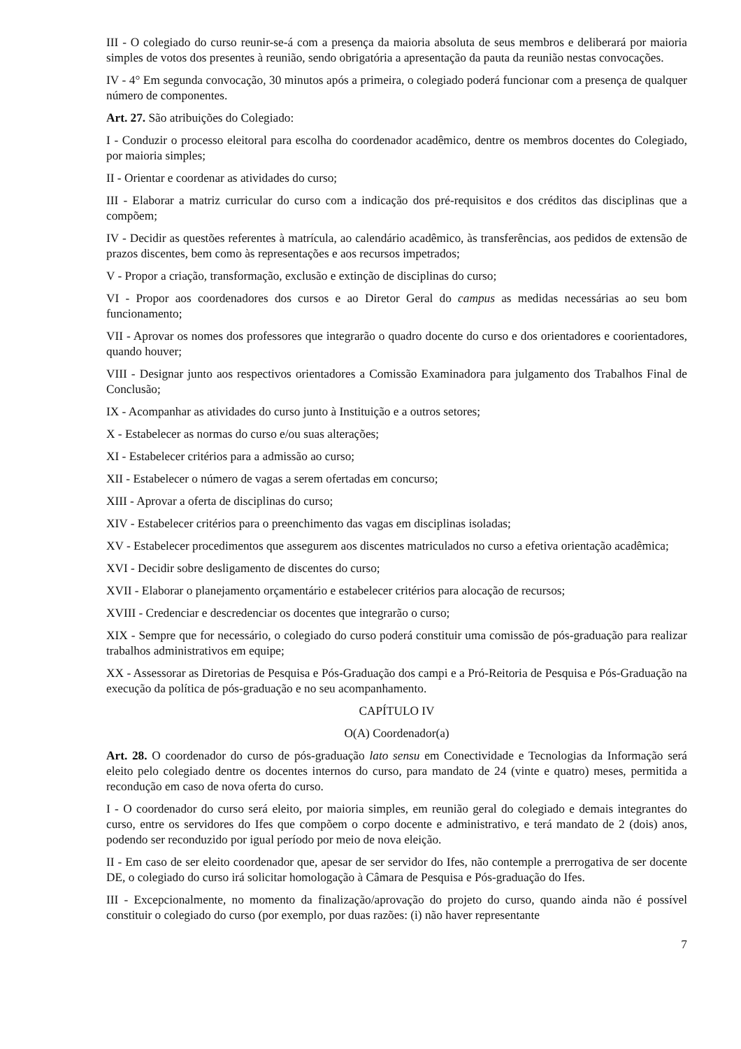III - O colegiado do curso reunir-se-á com a presença da maioria absoluta de seus membros e deliberará por maioria simples de votos dos presentes à reunião, sendo obrigatória a apresentação da pauta da reunião nestas convocações.
IV - 4° Em segunda convocação, 30 minutos após a primeira, o colegiado poderá funcionar com a presença de qualquer número de componentes.
Art. 27. São atribuições do Colegiado:
I - Conduzir o processo eleitoral para escolha do coordenador acadêmico, dentre os membros docentes do Colegiado, por maioria simples;
II - Orientar e coordenar as atividades do curso;
III - Elaborar a matriz curricular do curso com a indicação dos pré-requisitos e dos créditos das disciplinas que a compõem;
IV - Decidir as questões referentes à matrícula, ao calendário acadêmico, às transferências, aos pedidos de extensão de prazos discentes, bem como às representações e aos recursos impetrados;
V - Propor a criação, transformação, exclusão e extinção de disciplinas do curso;
VI - Propor aos coordenadores dos cursos e ao Diretor Geral do campus as medidas necessárias ao seu bom funcionamento;
VII - Aprovar os nomes dos professores que integrarão o quadro docente do curso e dos orientadores e coorientadores, quando houver;
VIII - Designar junto aos respectivos orientadores a Comissão Examinadora para julgamento dos Trabalhos Final de Conclusão;
IX - Acompanhar as atividades do curso junto à Instituição e a outros setores;
X - Estabelecer as normas do curso e/ou suas alterações;
XI - Estabelecer critérios para a admissão ao curso;
XII - Estabelecer o número de vagas a serem ofertadas em concurso;
XIII - Aprovar a oferta de disciplinas do curso;
XIV - Estabelecer critérios para o preenchimento das vagas em disciplinas isoladas;
XV - Estabelecer procedimentos que assegurem aos discentes matriculados no curso a efetiva orientação acadêmica;
XVI - Decidir sobre desligamento de discentes do curso;
XVII - Elaborar o planejamento orçamentário e estabelecer critérios para alocação de recursos;
XVIII - Credenciar e descredenciar os docentes que integrarão o curso;
XIX - Sempre que for necessário, o colegiado do curso poderá constituir uma comissão de pós-graduação para realizar trabalhos administrativos em equipe;
XX - Assessorar as Diretorias de Pesquisa e Pós-Graduação dos campi e a Pró-Reitoria de Pesquisa e Pós-Graduação na execução da política de pós-graduação e no seu acompanhamento.
CAPÍTULO IV
O(A) Coordenador(a)
Art. 28. O coordenador do curso de pós-graduação lato sensu em Conectividade e Tecnologias da Informação será eleito pelo colegiado dentre os docentes internos do curso, para mandato de 24 (vinte e quatro) meses, permitida a recondução em caso de nova oferta do curso.
I - O coordenador do curso será eleito, por maioria simples, em reunião geral do colegiado e demais integrantes do curso, entre os servidores do Ifes que compõem o corpo docente e administrativo, e terá mandato de 2 (dois) anos, podendo ser reconduzido por igual período por meio de nova eleição.
II - Em caso de ser eleito coordenador que, apesar de ser servidor do Ifes, não contemple a prerrogativa de ser docente DE, o colegiado do curso irá solicitar homologação à Câmara de Pesquisa e Pós-graduação do Ifes.
III - Excepcionalmente, no momento da finalização/aprovação do projeto do curso, quando ainda não é possível constituir o colegiado do curso (por exemplo, por duas razões: (i) não haver representante
7